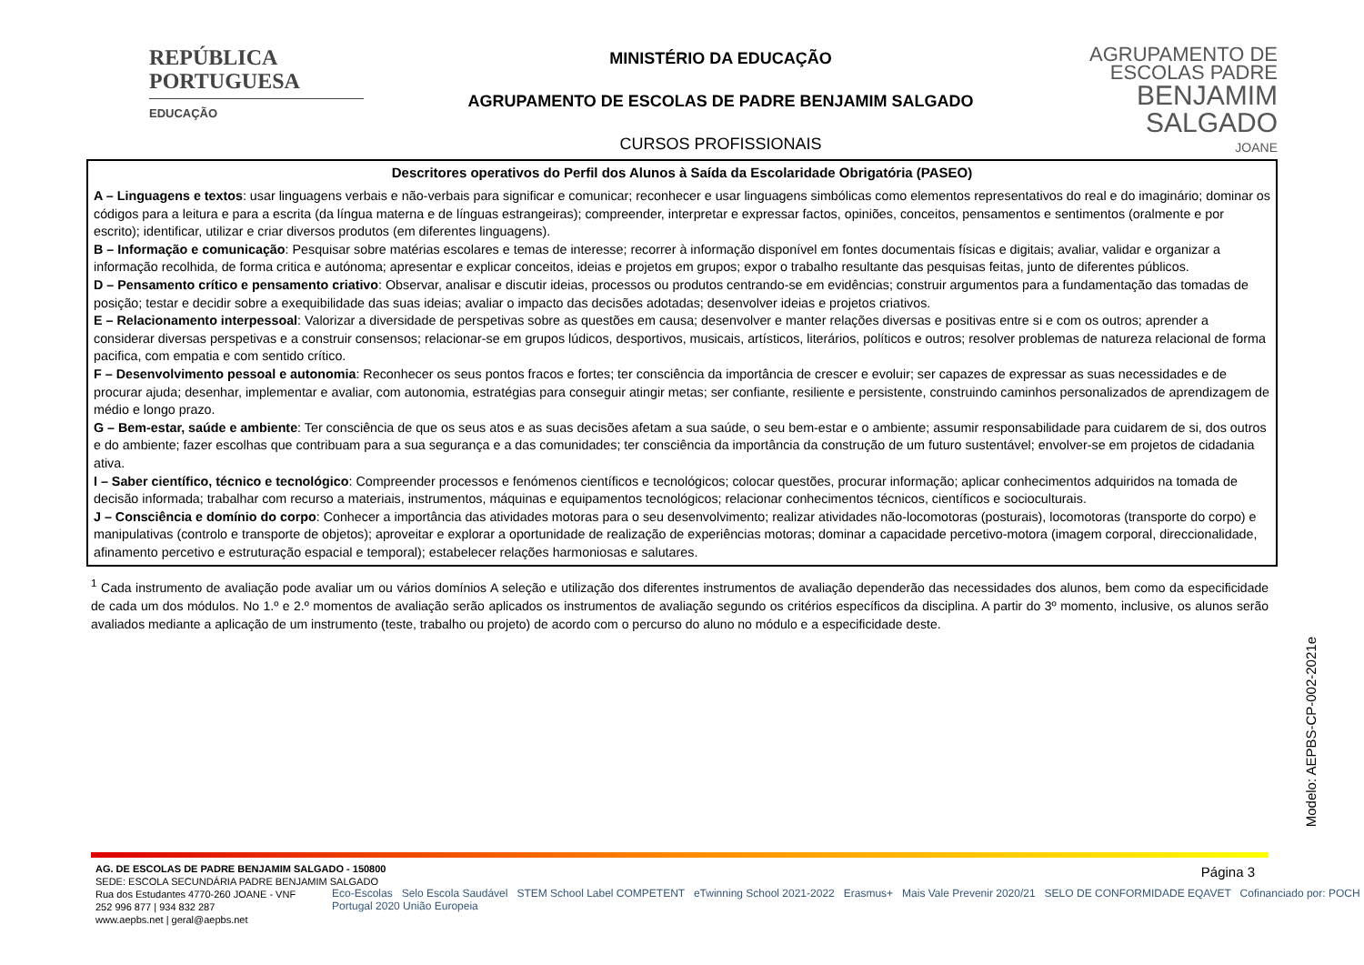REPÚBLICA
PORTUGUESA
EDUCAÇÃO
MINISTÉRIO DA EDUCAÇÃO
AGRUPAMENTO DE ESCOLAS DE PADRE BENJAMIM SALGADO
CURSOS PROFISSIONAIS
AGRUPAMENTO DE ESCOLAS PADRE
BENJAMIM SALGADO
JOANE
| Descritores operativos do Perfil dos Alunos à Saída da Escolaridade Obrigatória (PASEO) |
| --- |
| A – Linguagens e textos : usar linguagens verbais e não-verbais para significar e comunicar; reconhecer e usar linguagens simbólicas como elementos representativos do real e do imaginário; dominar os códigos para a leitura e para a escrita (da língua materna e de línguas estrangeiras); compreender, interpretar e expressar factos, opiniões, conceitos, pensamentos e sentimentos (oralmente e por escrito); identificar, utilizar e criar diversos produtos (em diferentes linguagens). B – Informação e comunicação : Pesquisar sobre matérias escolares e temas de interesse; recorrer à informação disponível em fontes documentais físicas e digitais; avaliar, validar e organizar a informação recolhida, de forma critica e autónoma; apresentar e explicar conceitos, ideias e projetos em grupos; expor o trabalho resultante das pesquisas feitas, junto de diferentes públicos. D – Pensamento crítico e pensamento criativo : Observar, analisar e discutir ideias, processos ou produtos centrando-se em evidências; construir argumentos para a fundamentação das tomadas de posição; testar e decidir sobre a exequibilidade das suas ideias; avaliar o impacto das decisões adotadas; desenvolver ideias e projetos criativos. E – Relacionamento interpessoal : Valorizar a diversidade de perspetivas sobre as questões em causa; desenvolver e manter relações diversas e positivas entre si e com os outros; aprender a considerar diversas perspetivas e a construir consensos; relacionar-se em grupos lúdicos, desportivos, musicais, artísticos, literários, políticos e outros; resolver problemas de natureza relacional de forma pacifica, com empatia e com sentido crítico. F – Desenvolvimento pessoal e autonomia : Reconhecer os seus pontos fracos e fortes; ter consciência da importância de crescer e evoluir; ser capazes de expressar as suas necessidades e de procurar ajuda; desenhar, implementar e avaliar, com autonomia, estratégias para conseguir atingir metas; ser confiante, resiliente e persistente, construindo caminhos personalizados de aprendizagem de médio e longo prazo. G – Bem-estar, saúde e ambiente : Ter consciência de que os seus atos e as suas decisões afetam a sua saúde, o seu bem-estar e o ambiente; assumir responsabilidade para cuidarem de si, dos outros e do ambiente; fazer escolhas que contribuam para a sua segurança e a das comunidades; ter consciência da importância da construção de um futuro sustentável; envolver-se em projetos de cidadania ativa. I – Saber científico, técnico e tecnológico : Compreender processos e fenómenos científicos e tecnológicos; colocar questões, procurar informação; aplicar conhecimentos adquiridos na tomada de decisão informada; trabalhar com recurso a materiais, instrumentos, máquinas e equipamentos tecnológicos; relacionar conhecimentos técnicos, científicos e socioculturais. J – Consciência e domínio do corpo : Conhecer a importância das atividades motoras para o seu desenvolvimento; realizar atividades não-locomotoras (posturais), locomotoras (transporte do corpo) e manipulativas (controlo e transporte de objetos); aproveitar e explorar a oportunidade de realização de experiências motoras; dominar a capacidade percetivo-motora (imagem corporal, direccionalidade, afinamento percetivo e estruturação espacial e temporal); estabelecer relações harmoniosas e salutares. |
<sup>1</sup> Cada instrumento de avaliação pode avaliar um ou vários domínios A seleção e utilização dos diferentes instrumentos de avaliação dependerão das necessidades dos alunos, bem como da especificidade de cada um dos módulos. No 1.º e 2.º momentos de avaliação serão aplicados os instrumentos de avaliação segundo os critérios específicos da disciplina. A partir do 3º momento, inclusive, os alunos serão avaliados mediante a aplicação de um instrumento (teste, trabalho ou projeto) de acordo com o percurso do aluno no módulo e a especificidade deste.
Modelo: AEPBS-CP-002-2021e
AG. DE ESCOLAS DE PADRE BENJAMIM SALGADO - 150800
SEDE: ESCOLA SECUNDÁRIA PADRE BENJAMIM SALGADO
Rua dos Estudantes 4770-260 JOANE - VNF
252 996 877 | 934 832 287
www.aepbs.net | geral@aepbs.net
Eco-Escolas Selo Escola Saudável STEM School Label COMPETENT eTwinning School 2021-2022 Erasmus+ Mais Vale Prevenir 2020/21 SELO DE CONFORMIDADE EQAVET Cofinanciado por: POCH Portugal 2020 União Europeia
Página 3